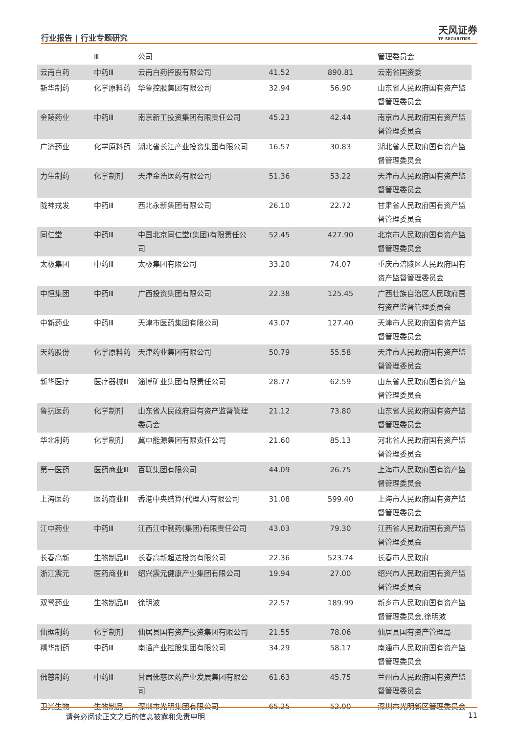行业报告 | 行业专题研究
天风证券
TF SECURITIES
| | Ⅲ | 公司 | | | 管理委员会 |
| 云南白药 | 中药Ⅲ | 云南白药控股有限公司 | 41.52 | 890.81 | 云南省国资委 |
| 新华制药 | 化学原料药 | 华鲁控股集团有限公司 | 32.94 | 56.90 | 山东省人民政府国有资产监督管理委员会 |
| 金陵药业 | 中药Ⅲ | 南京新工投资集团有限责任公司 | 45.23 | 42.44 | 南京市人民政府国有资产监督管理委员会 |
| 广济药业 | 化学原料药 | 湖北省长江产业投资集团有限公司 | 16.57 | 30.83 | 湖北省人民政府国有资产监督管理委员会 |
| 力生制药 | 化学制剂 | 天津金浩医药有限公司 | 51.36 | 53.22 | 天津市人民政府国有资产监督管理委员会 |
| 陇神戎发 | 中药Ⅲ | 西北永新集团有限公司 | 26.10 | 22.72 | 甘肃省人民政府国有资产监督管理委员会 |
| 同仁堂 | 中药Ⅲ | 中国北京同仁堂(集团)有限责任公司 | 52.45 | 427.90 | 北京市人民政府国有资产监督管理委员会 |
| 太极集团 | 中药Ⅲ | 太极集团有限公司 | 33.20 | 74.07 | 重庆市涪陵区人民政府国有资产监督管理委员会 |
| 中恒集团 | 中药Ⅲ | 广西投资集团有限公司 | 22.38 | 125.45 | 广西壮族自治区人民政府国有资产监督管理委员会 |
| 中新药业 | 中药Ⅲ | 天津市医药集团有限公司 | 43.07 | 127.40 | 天津市人民政府国有资产监督管理委员会 |
| 天药股份 | 化学原料药 | 天津药业集团有限公司 | 50.79 | 55.58 | 天津市人民政府国有资产监督管理委员会 |
| 新华医疗 | 医疗器械Ⅲ | 淄博矿业集团有限责任公司 | 28.77 | 62.59 | 山东省人民政府国有资产监督管理委员会 |
| 鲁抗医药 | 化学制剂 | 山东省人民政府国有资产监督管理委员会 | 21.12 | 73.80 | 山东省人民政府国有资产监督管理委员会 |
| 华北制药 | 化学制剂 | 冀中能源集团有限责任公司 | 21.60 | 85.13 | 河北省人民政府国有资产监督管理委员会 |
| 第一医药 | 医药商业Ⅲ | 百联集团有限公司 | 44.09 | 26.75 | 上海市人民政府国有资产监督管理委员会 |
| 上海医药 | 医药商业Ⅲ | 香港中央结算(代理人)有限公司 | 31.08 | 599.40 | 上海市人民政府国有资产监督管理委员会 |
| 江中药业 | 中药Ⅲ | 江西江中制药(集团)有限责任公司 | 43.03 | 79.30 | 江西省人民政府国有资产监督管理委员会 |
| 长春高新 | 生物制品Ⅲ | 长春高新超达投资有限公司 | 22.36 | 523.74 | 长春市人民政府 |
| 浙江震元 | 医药商业Ⅲ | 绍兴震元健康产业集团有限公司 | 19.94 | 27.00 | 绍兴市人民政府国有资产监督管理委员会 |
| 双鹭药业 | 生物制品Ⅲ | 徐明波 | 22.57 | 189.99 | 新乡市人民政府国有资产监督管理委员会,徐明波 |
| 仙琚制药 | 化学制剂 | 仙居县国有资产投资集团有限公司 | 21.55 | 78.06 | 仙居县国有资产管理局 |
| 精华制药 | 中药Ⅲ | 南通产业控股集团有限公司 | 34.29 | 58.17 | 南通市人民政府国有资产监督管理委员会 |
| 佛慈制药 | 中药Ⅲ | 甘肃佛慈医药产业发展集团有限公司 | 61.63 | 45.75 | 兰州市人民政府国有资产监督管理委员会 |
| 卫光生物 | 生物制品 | 深圳市光明集团有限公司 | 65.25 | 52.00 | 深圳市光明新区管理委员会 |
请务必阅读正文之后的信息披露和免责申明 11